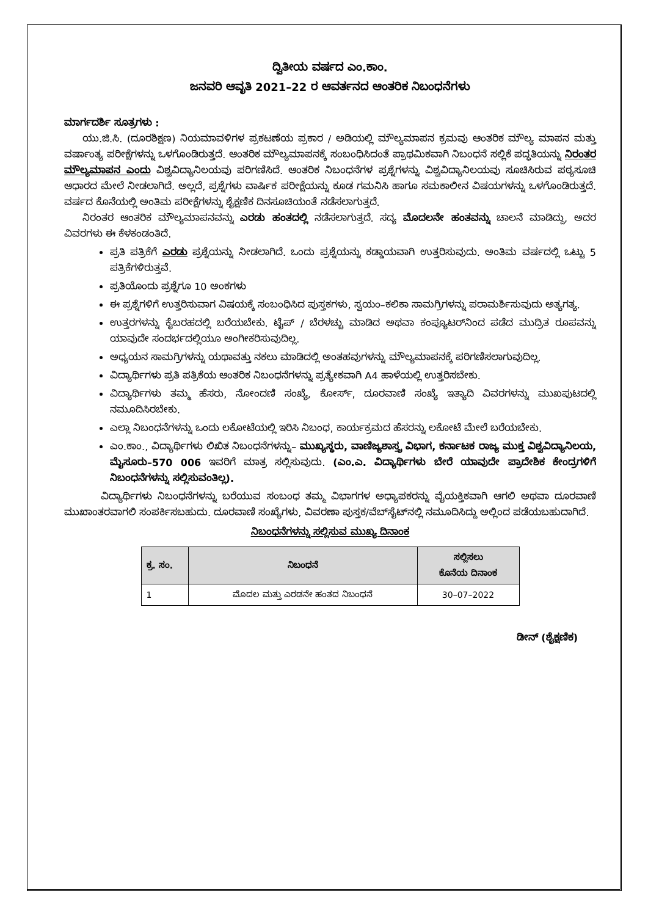ದ್ವಿತೀಯ ವರ್ಷದ ಎಂ.ಕಾಂ.
ಜನವರಿ ಆವೃತಿ 2021–22 ರ ಆವರ್ತನದ ಆಂತರಿಕ ನಿಬಂಧನೆಗಳು
ಮಾರ್ಗದರ್ಶಿ ಸೂತ್ರಗಳು :
ಯು.ಜಿ.ಸಿ. (ದೂರಶಿಕ್ಷಣ) ನಿಯಮಾವಳಿಗಳ ಪ್ರಕಟಣೆಯ ಪ್ರಕಾರ / ಅಡಿಯಲ್ಲಿ ಮೌಲ್ಯಮಾಪನ ಕ್ರಮವು ಆಂತರಿಕ ಮೌಲ್ಯ ಮಾಪನ ಮತ್ತು ವರ್ಷಾಂತ್ಯ ಪರೀಕ್ಷೆಗಳನ್ನು ಒಳಗೊಂಡಿರುತ್ತದೆ. ಆಂತರಿಕ ಮೌಲ್ಯಮಾಪನಕ್ಕೆ ಸಂಬಂಧಿಸಿದಂತೆ ಪ್ರಾಥಮಿಕವಾಗಿ ನಿಬಂಧನೆ ಸಲ್ಲಿಕೆ ಪದ್ಧತಿಯನ್ನು ನಿರಂತರ ಮೌಲ್ಯಮಾಪನ ಎಂದು ವಿಶ್ವವಿದ್ಯಾನಿಲಯವು ಪರಿಗಣಿಸಿದೆ. ಆಂತರಿಕ ನಿಬಂಧನೆಗಳ ಪ್ರಶ್ನೆಗಳನ್ನು ವಿಶ್ವವಿದ್ಯಾನಿಲಯವು ಸೂಚಿಸಿರುವ ಪಠ್ಯಸೂಚಿ ಆಧಾರದ ಮೇಲೆ ನೀಡಲಾಗಿದೆ. ಅಲ್ಲದೆ, ಪ್ರಶ್ನೆಗಳು ವಾರ್ಷಿಕ ಪರೀಕ್ಷೆಯನ್ನು ಕೂಡ ಗಮನಿಸಿ ಹಾಗೂ ಸಮಕಾಲೀನ ವಿಷಯಗಳನ್ನು ಒಳಗೊಂಡಿರುತ್ತದೆ. ವರ್ಷದ ಕೊನೆಯಲ್ಲಿ ಅಂತಿಮ ಪರೀಕ್ಷೆಗಳನ್ನು ಶೈಕ್ಷಣಿಕ ದಿನಸೂಚಿಯಂತೆ ನಡೆಸಲಾಗುತ್ತದೆ.
ನಿರಂತರ ಆಂತರಿಕ ಮೌಲ್ಯಮಾಪನವನ್ನು ಎರಡು ಹಂತದಲ್ಲಿ ನಡೆಸಲಾಗುತ್ತದೆ. ಸದ್ಯ ಮೊದಲನೇ ಹಂತವನ್ನು ಚಾಲನೆ ಮಾಡಿದ್ದು, ಅದರ ವಿವರಗಳು ಈ ಕೆಳಕಂಡಂತಿದೆ.
ಪ್ರತಿ ಪತ್ರಿಕೆಗೆ ಎರಡು ಪ್ರಶ್ನೆಯನ್ನು ನೀಡಲಾಗಿದೆ. ಒಂದು ಪ್ರಶ್ನೆಯನ್ನು ಕಡ್ಡಾಯವಾಗಿ ಉತ್ತರಿಸುವುದು. ಅಂತಿಮ ವರ್ಷದಲ್ಲಿ ಒಟ್ಟು 5 ಪತ್ರಿಕೆಗಳಿರುತ್ತವೆ.
ಪ್ರತಿಯೊಂದು ಪ್ರಶ್ನೆಗೂ 10 ಅಂಕಗಳು
ಈ ಪ್ರಶ್ನೆಗಳಿಗೆ ಉತ್ತರಿಸುವಾಗ ವಿಷಯಕ್ಕೆ ಸಂಬಂಧಿಸಿದ ಪುಸ್ತಕಗಳು, ಸ್ವಯಂ–ಕಲಿಕಾ ಸಾಮಗ್ರಿಗಳನ್ನು ಪರಾಮರ್ಶಿಸುವುದು ಅತ್ಯಗತ್ಯ.
ಉತ್ತರಗಳನ್ನು ಕೈಬರಹದಲ್ಲಿ ಬರೆಯಬೇಕು. ಟೈಪ್ / ಬೆರಳಚ್ಚು ಮಾಡಿದ ಅಥವಾ ಕಂಪ್ಯೂಟರ್‌ನಿಂದ ಪಡೆದ ಮುದ್ರಿತ ರೂಪವನ್ನು ಯಾವುದೇ ಸಂದರ್ಭದಲ್ಲಿಯೂ ಅಂಗೀಕರಿಸುವುದಿಲ್ಲ.
ಅಧ್ಯಯನ ಸಾಮಗ್ರಿಗಳನ್ನು ಯಥಾವತ್ತು ನಕಲು ಮಾಡಿದಲ್ಲಿ ಅಂತಹವುಗಳನ್ನು ಮೌಲ್ಯಮಾಪನಕ್ಕೆ ಪರಿಗಣಿಸಲಾಗುವುದಿಲ್ಲ.
ವಿದ್ಯಾರ್ಥಿಗಳು ಪ್ರತಿ ಪತ್ರಿಕೆಯ ಆಂತರಿಕ ನಿಬಂಧನೆಗಳನ್ನು ಪ್ರತ್ಯೇಕವಾಗಿ A4 ಹಾಳೆಯಲ್ಲಿ ಉತ್ತರಿಸಬೇಕು.
ವಿದ್ಯಾರ್ಥಿಗಳು ತಮ್ಮ ಹೆಸರು, ನೋಂದಣಿ ಸಂಖ್ಯೆ, ಕೋರ್ಸ್, ದೂರವಾಣಿ ಸಂಖ್ಯೆ ಇತ್ಯಾದಿ ವಿವರಗಳನ್ನು ಮುಖಪುಟದಲ್ಲಿ ನಮೂದಿಸಿರಬೇಕು.
ಎಲ್ಲಾ ನಿಬಂಧನೆಗಳನ್ನು ಒಂದು ಲಕೋಟೆಯಲ್ಲಿ ಇರಿಸಿ ನಿಬಂಧ, ಕಾರ್ಯಕ್ರಮದ ಹೆಸರನ್ನು ಲಕೋಟೆ ಮೇಲೆ ಬರೆಯಬೇಕು.
ಎಂ.ಕಾಂ., ವಿದ್ಯಾರ್ಥಿಗಳು ಲಿಖಿತ ನಿಬಂಧನೆಗಳನ್ನು– ಮುಖ್ಯಸ್ಥರು, ವಾಣಿಜ್ಯಶಾಸ್ತ್ರ ವಿಭಾಗ, ಕರ್ನಾಟಕ ರಾಜ್ಯ ಮುಕ್ತ ವಿಶ್ವವಿದ್ಯಾನಿಲಯ, ಮೈಸೂರು–570 006 ಇವರಿಗೆ ಮಾತ್ರ ಸಲ್ಲಿಸುವುದು. (ಎಂ.ಎ. ವಿದ್ಯಾರ್ಥಿಗಳು ಬೇರೆ ಯಾವುದೇ ಪ್ರಾದೇಶಿಕ ಕೇಂದ್ರಗಳಿಗೆ ನಿಬಂಧನೆಗಳನ್ನು ಸಲ್ಲಿಸುವಂತಿಲ್ಲ).
ವಿದ್ಯಾರ್ಥಿಗಳು ನಿಬಂಧನೆಗಳನ್ನು ಬರೆಯುವ ಸಂಬಂಧ ತಮ್ಮ ವಿಭಾಗಗಳ ಅಧ್ಯಾಪಕರನ್ನು ವೈಯಕ್ತಿಕವಾಗಿ ಆಗಲಿ ಅಥವಾ ದೂರವಾಣಿ ಮುಖಾಂತರವಾಗಲಿ ಸಂಪರ್ಕಿಸಬಹುದು. ದೂರವಾಣಿ ಸಂಖ್ಯೆಗಳು, ವಿವರಣಾ ಪುಸ್ತಕ/ವೆಬ್‌ಸೈಟ್‌ನಲ್ಲಿ ನಮೂದಿಸಿದ್ದು ಅಲ್ಲಿಂದ ಪಡೆಯಬಹುದಾಗಿದೆ.
ನಿಬಂಧನೆಗಳನ್ನು ಸಲ್ಲಿಸುವ ಮುಖ್ಯ ದಿನಾಂಕ
| ಕ್ರ. ಸಂ. | ನಿಬಂಧನೆ | ಸಲ್ಲಿಸಲು ಕೊನೆಯ ದಿನಾಂಕ |
| --- | --- | --- |
| 1 | ಮೊದಲ ಮತ್ತು ಎರಡನೇ ಹಂತದ ನಿಬಂಧನೆ | 30–07–2022 |
ಡೀನ್ (ಶೈಕ್ಷಣಿಕ)